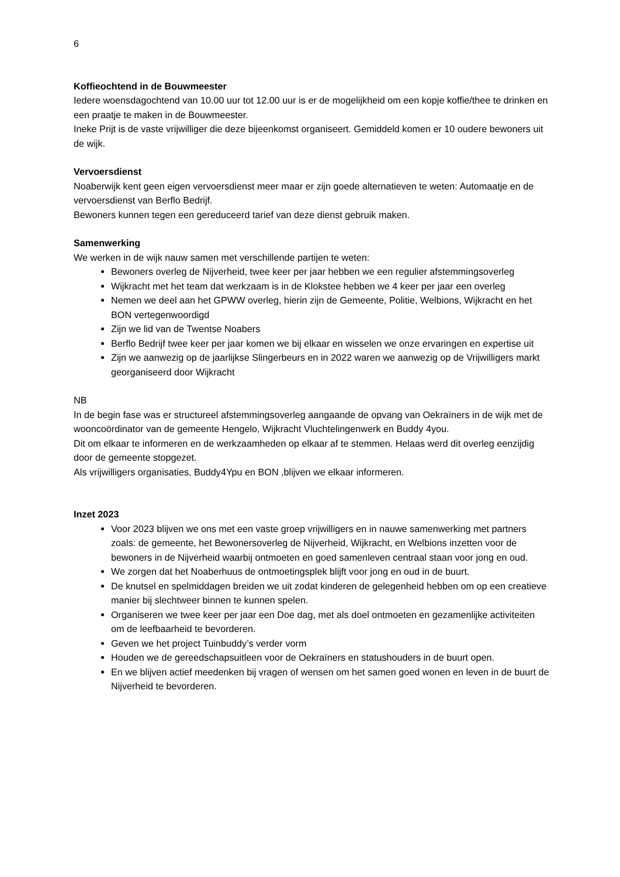6
Koffieochtend in de Bouwmeester
Iedere woensdagochtend van 10.00 uur tot 12.00 uur is er de mogelijkheid om een kopje koffie/thee te drinken en een praatje te maken in de Bouwmeester.
Ineke Prijt is de vaste vrijwilliger die deze bijeenkomst organiseert. Gemiddeld komen er 10 oudere bewoners uit de wijk.
Vervoersdienst
Noaberwijk kent geen eigen vervoersdienst meer maar er zijn goede alternatieven te weten: Automaatje en de vervoersdienst van Berflo Bedrijf.
Bewoners kunnen tegen een gereduceerd tarief van deze dienst gebruik maken.
Samenwerking
We werken in de wijk nauw samen met verschillende partijen te weten:
Bewoners overleg de Nijverheid, twee keer per jaar hebben we een regulier afstemmingsoverleg
Wijkracht met het team dat werkzaam is in de Klokstee hebben we 4 keer per jaar een overleg
Nemen we deel aan het GPWW overleg, hierin zijn de Gemeente, Politie, Welbions, Wijkracht en het BON vertegenwoordigd
Zijn we lid van de Twentse Noabers
Berflo Bedrijf twee keer per jaar komen we bij elkaar en wisselen we onze ervaringen en expertise uit
Zijn we aanwezig op de jaarlijkse Slingerbeurs en in 2022 waren we aanwezig op de Vrijwilligers markt georganiseerd door Wijkracht
NB
In de begin fase was er structureel afstemmingsoverleg aangaande de opvang van Oekraïners in de wijk met de wooncoördinator van de gemeente Hengelo, Wijkracht Vluchtelingenwerk en Buddy 4you.
Dit om elkaar te informeren en de werkzaamheden op elkaar af te stemmen. Helaas werd dit overleg eenzijdig door de gemeente stopgezet.
Als vrijwilligers organisaties, Buddy4Ypu en BON ,blijven we elkaar informeren.
Inzet 2023
Voor 2023 blijven we ons met een vaste groep vrijwilligers en in nauwe samenwerking met partners zoals: de gemeente, het Bewonersoverleg de Nijverheid, Wijkracht, en Welbions inzetten voor de bewoners in de Nijverheid waarbij ontmoeten en goed samenleven centraal staan voor jong en oud.
We zorgen dat het Noaberhuus de ontmoetingsplek blijft voor jong en oud in de buurt.
De knutsel en spelmiddagen breiden we uit zodat kinderen de gelegenheid hebben om op een creatieve manier bij slechtweer binnen te kunnen spelen.
Organiseren we twee keer per jaar een Doe dag, met als doel ontmoeten en gezamenlijke activiteiten om de leefbaarheid te bevorderen.
Geven we het project Tuinbuddy’s verder vorm
Houden we de gereedschapsuitleen voor de Oekraïners en statushouders in de buurt open.
En we blijven actief meedenken bij vragen of wensen om het samen goed wonen en leven in de buurt de Nijverheid te bevorderen.